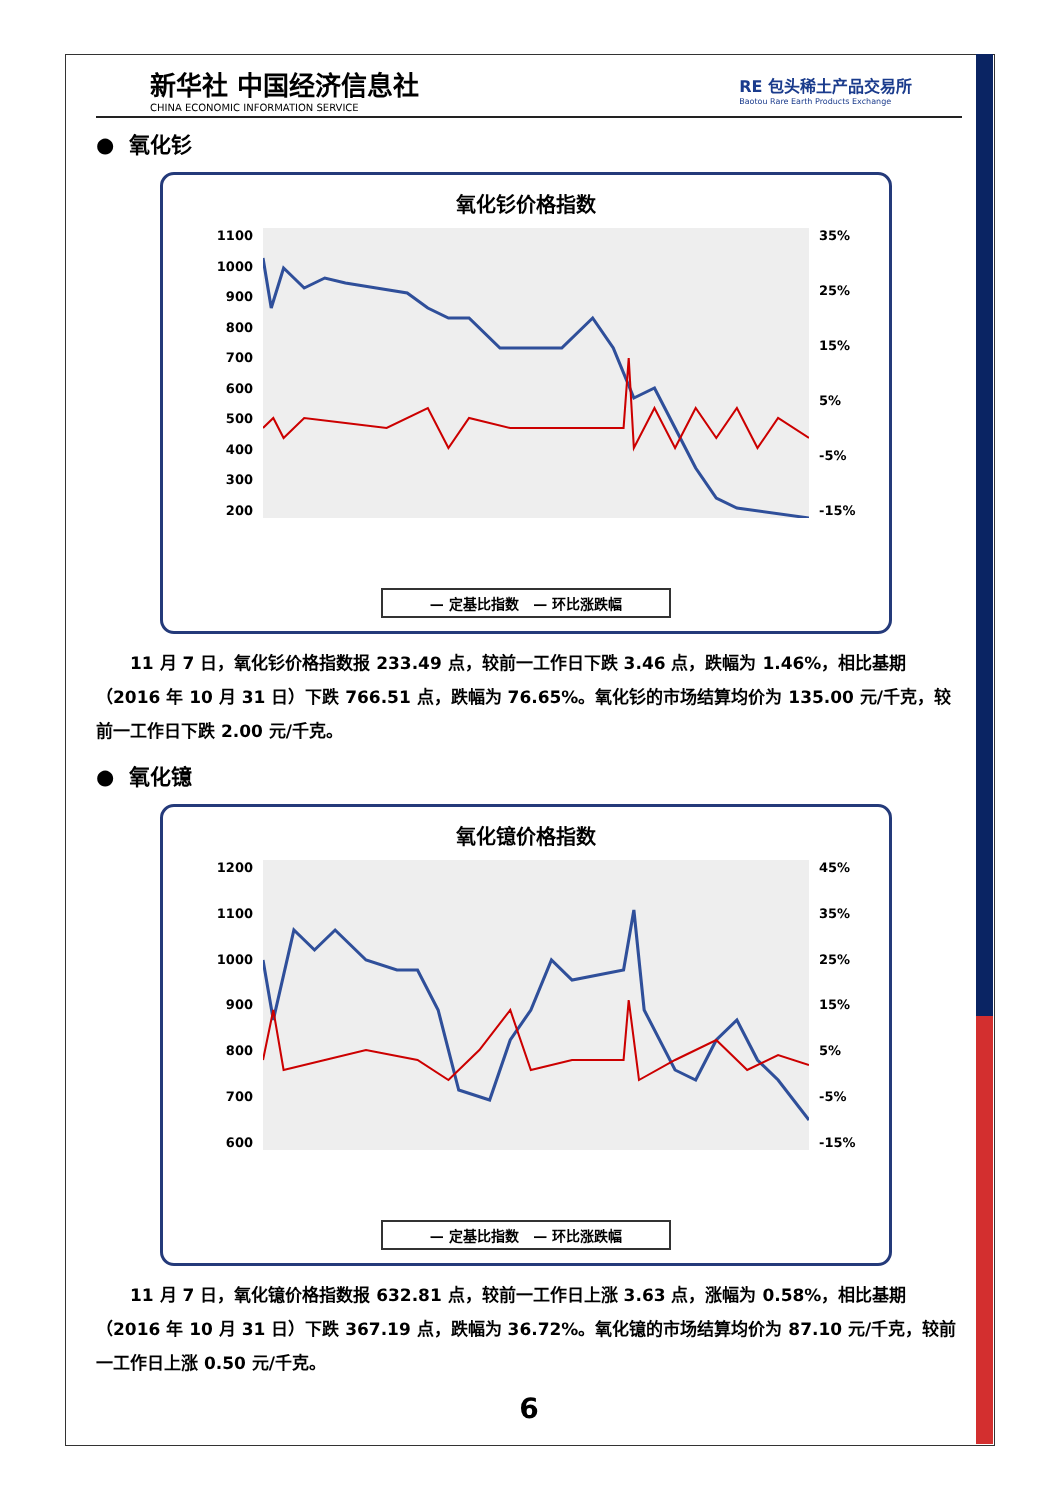新华社 中国经济信息社
CHINA ECONOMIC INFORMATION SERVICE
RE 包头稀土产品交易所
Baotou Rare Earth Products Exchange
● 氧化钐
氧化钐价格指数
1100
1000
900
800
700
600
500
400
300
200
35%
25%
15%
5%
-5%
-15%
— 定基比指数 — 环比涨跌幅
11 月 7 日，氧化钐价格指数报 233.49 点，较前一工作日下跌 3.46 点，跌幅为 1.46%，相比基期（2016 年 10 月 31 日）下跌 766.51 点，跌幅为 76.65%。氧化钐的市场结算均价为 135.00 元/千克，较前一工作日下跌 2.00 元/千克。
● 氧化镱
氧化镱价格指数
1200
1100
1000
900
800
700
600
45%
35%
25%
15%
5%
-5%
-15%
— 定基比指数 — 环比涨跌幅
11 月 7 日，氧化镱价格指数报 632.81 点，较前一工作日上涨 3.63 点，涨幅为 0.58%，相比基期（2016 年 10 月 31 日）下跌 367.19 点，跌幅为 36.72%。氧化镱的市场结算均价为 87.10 元/千克，较前一工作日上涨 0.50 元/千克。
6